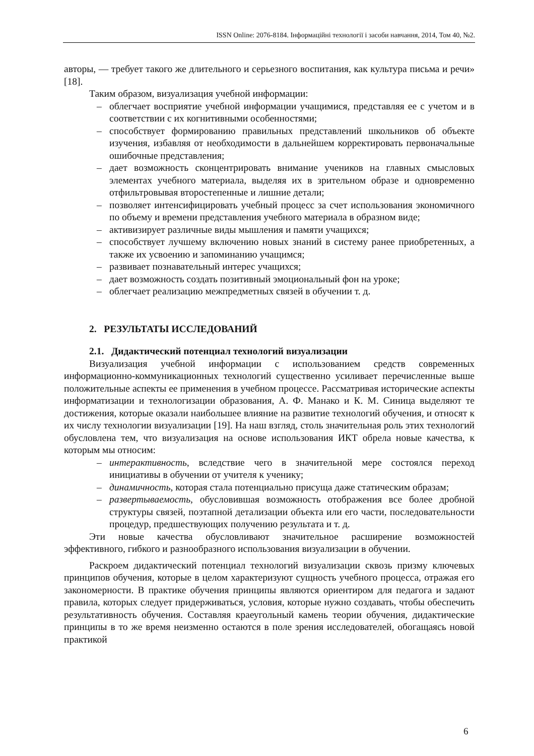ISSN Online: 2076-8184. Інформаційні технології і засоби навчання, 2014, Том 40, №2.
авторы, — требует такого же длительного и серьезного воспитания, как культура письма и речи» [18].
Таким образом, визуализация учебной информации:
– облегчает восприятие учебной информации учащимися, представляя ее с учетом и в соответствии с их когнитивными особенностями;
– способствует формированию правильных представлений школьников об объекте изучения, избавляя от необходимости в дальнейшем корректировать первоначальные ошибочные представления;
– дает возможность сконцентрировать внимание учеников на главных смысловых элементах учебного материала, выделяя их в зрительном образе и одновременно отфильтровывая второстепенные и лишние детали;
– позволяет интенсифицировать учебный процесс за счет использования экономичного по объему и времени представления учебного материала в образном виде;
– активизирует различные виды мышления и памяти учащихся;
– способствует лучшему включению новых знаний в систему ранее приобретенных, а также их усвоению и запоминанию учащимся;
– развивает познавательный интерес учащихся;
– дает возможность создать позитивный эмоциональный фон на уроке;
– облегчает реализацию межпредметных связей в обучении т. д.
2. РЕЗУЛЬТАТЫ ИССЛЕДОВАНИЙ
2.1. Дидактический потенциал технологий визуализации
Визуализация учебной информации с использованием средств современных информационно-коммуникационных технологий существенно усиливает перечисленные выше положительные аспекты ее применения в учебном процессе. Рассматривая исторические аспекты информатизации и технологизации образования, А. Ф. Манако и К. М. Синица выделяют те достижения, которые оказали наибольшее влияние на развитие технологий обучения, и относят к их числу технологии визуализации [19]. На наш взгляд, столь значительная роль этих технологий обусловлена тем, что визуализация на основе использования ИКТ обрела новые качества, к которым мы относим:
– интерактивность, вследствие чего в значительной мере состоялся переход инициативы в обучении от учителя к ученику;
– динамичность, которая стала потенциально присуща даже статическим образам;
– развертываемость, обусловившая возможность отображения все более дробной структуры связей, поэтапной детализации объекта или его части, последовательности процедур, предшествующих получению результата и т. д.
Эти новые качества обусловливают значительное расширение возможностей эффективного, гибкого и разнообразного использования визуализации в обучении.
Раскроем дидактический потенциал технологий визуализации сквозь призму ключевых принципов обучения, которые в целом характеризуют сущность учебного процесса, отражая его закономерности. В практике обучения принципы являются ориентиром для педагога и задают правила, которых следует придерживаться, условия, которые нужно создавать, чтобы обеспечить результативность обучения. Составляя краеугольный камень теории обучения, дидактические принципы в то же время неизменно остаются в поле зрения исследователей, обогащаясь новой практикой
6